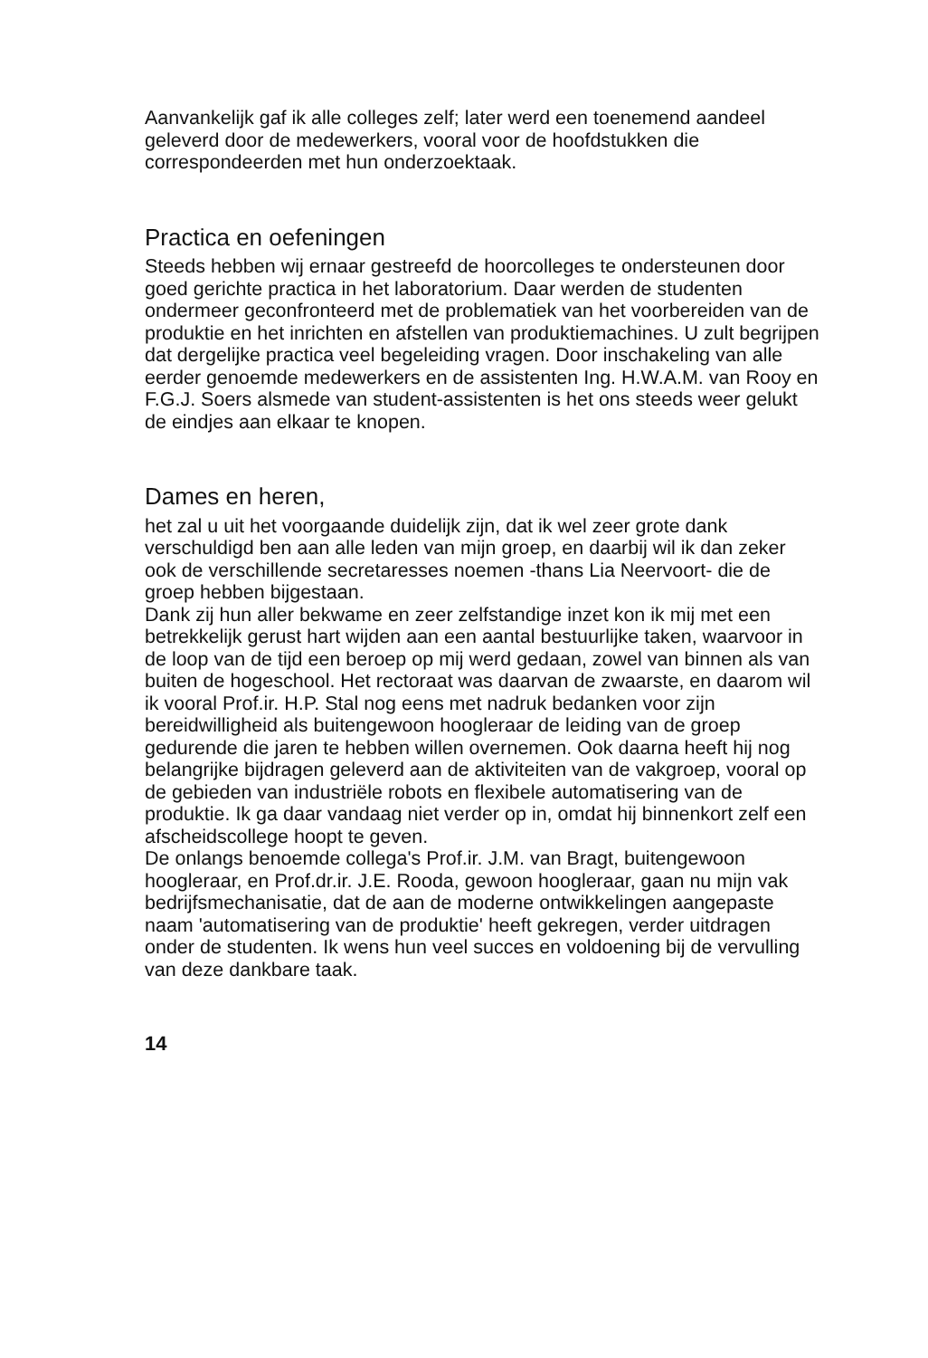Aanvankelijk gaf ik alle colleges zelf; later werd een toenemend aandeel geleverd door de medewerkers, vooral voor de hoofdstukken die correspondeerden met hun onderzoektaak.
Practica en oefeningen
Steeds hebben wij ernaar gestreefd de hoorcolleges te ondersteunen door goed gerichte practica in het laboratorium. Daar werden de studenten ondermeer geconfronteerd met de problematiek van het voorbereiden van de produktie en het inrichten en afstellen van produktiemachines. U zult begrijpen dat dergelijke practica veel begeleiding vragen. Door inschakeling van alle eerder genoemde medewerkers en de assistenten Ing. H.W.A.M. van Rooy en F.G.J. Soers alsmede van student-assistenten is het ons steeds weer gelukt de eindjes aan elkaar te knopen.
Dames en heren,
het zal u uit het voorgaande duidelijk zijn, dat ik wel zeer grote dank verschuldigd ben aan alle leden van mijn groep, en daarbij wil ik dan zeker ook de verschillende secretaresses noemen -thans Lia Neervoort- die de groep hebben bijgestaan.
Dank zij hun aller bekwame en zeer zelfstandige inzet kon ik mij met een betrekkelijk gerust hart wijden aan een aantal bestuurlijke taken, waarvoor in de loop van de tijd een beroep op mij werd gedaan, zowel van binnen als van buiten de hogeschool. Het rectoraat was daarvan de zwaarste, en daarom wil ik vooral Prof.ir. H.P. Stal nog eens met nadruk bedanken voor zijn bereidwilligheid als buitengewoon hoogleraar de leiding van de groep gedurende die jaren te hebben willen overnemen. Ook daarna heeft hij nog belangrijke bijdragen geleverd aan de aktiviteiten van de vakgroep, vooral op de gebieden van industriële robots en flexibele automatisering van de produktie. Ik ga daar vandaag niet verder op in, omdat hij binnenkort zelf een afscheidscollege hoopt te geven.
De onlangs benoemde collega's Prof.ir. J.M. van Bragt, buitengewoon hoogleraar, en Prof.dr.ir. J.E. Rooda, gewoon hoogleraar, gaan nu mijn vak bedrijfsmechanisatie, dat de aan de moderne ontwikkelingen aangepaste naam 'automatisering van de produktie' heeft gekregen, verder uitdragen onder de studenten. Ik wens hun veel succes en voldoening bij de vervulling van deze dankbare taak.
14